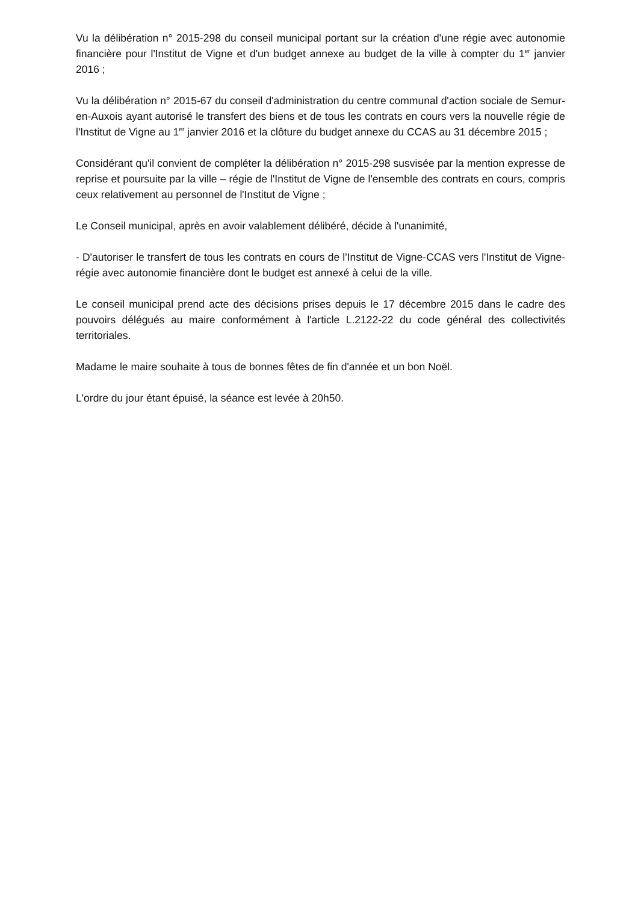Vu la délibération n° 2015-298 du conseil municipal portant sur la création d'une régie avec autonomie financière pour l'Institut de Vigne et d'un budget annexe au budget de la ville à compter du 1<sup>er</sup> janvier 2016 ;
Vu la délibération n° 2015-67 du conseil d'administration du centre communal d'action sociale de Semur-en-Auxois ayant autorisé le transfert des biens et de tous les contrats en cours vers la nouvelle régie de l'Institut de Vigne au 1<sup>er</sup> janvier 2016 et la clôture du budget annexe du CCAS au 31 décembre 2015 ;
Considérant qu'il convient de compléter la délibération n° 2015-298 susvisée par la mention expresse de reprise et poursuite par la ville – régie de l'Institut de Vigne de l'ensemble des contrats en cours, compris ceux relativement au personnel de l'Institut de Vigne ;
Le Conseil municipal, après en avoir valablement délibéré, décide à l'unanimité,
- D'autoriser le transfert de tous les contrats en cours de l'Institut de Vigne-CCAS vers l'Institut de Vigne-régie avec autonomie financière dont le budget est annexé à celui de la ville.
Le conseil municipal prend acte des décisions prises depuis le 17 décembre 2015 dans le cadre des pouvoirs délégués au maire conformément à l'article L.2122-22 du code général des collectivités territoriales.
Madame le maire souhaite à tous de bonnes fêtes de fin d'année et un bon Noël.
L'ordre du jour étant épuisé, la séance est levée à 20h50.